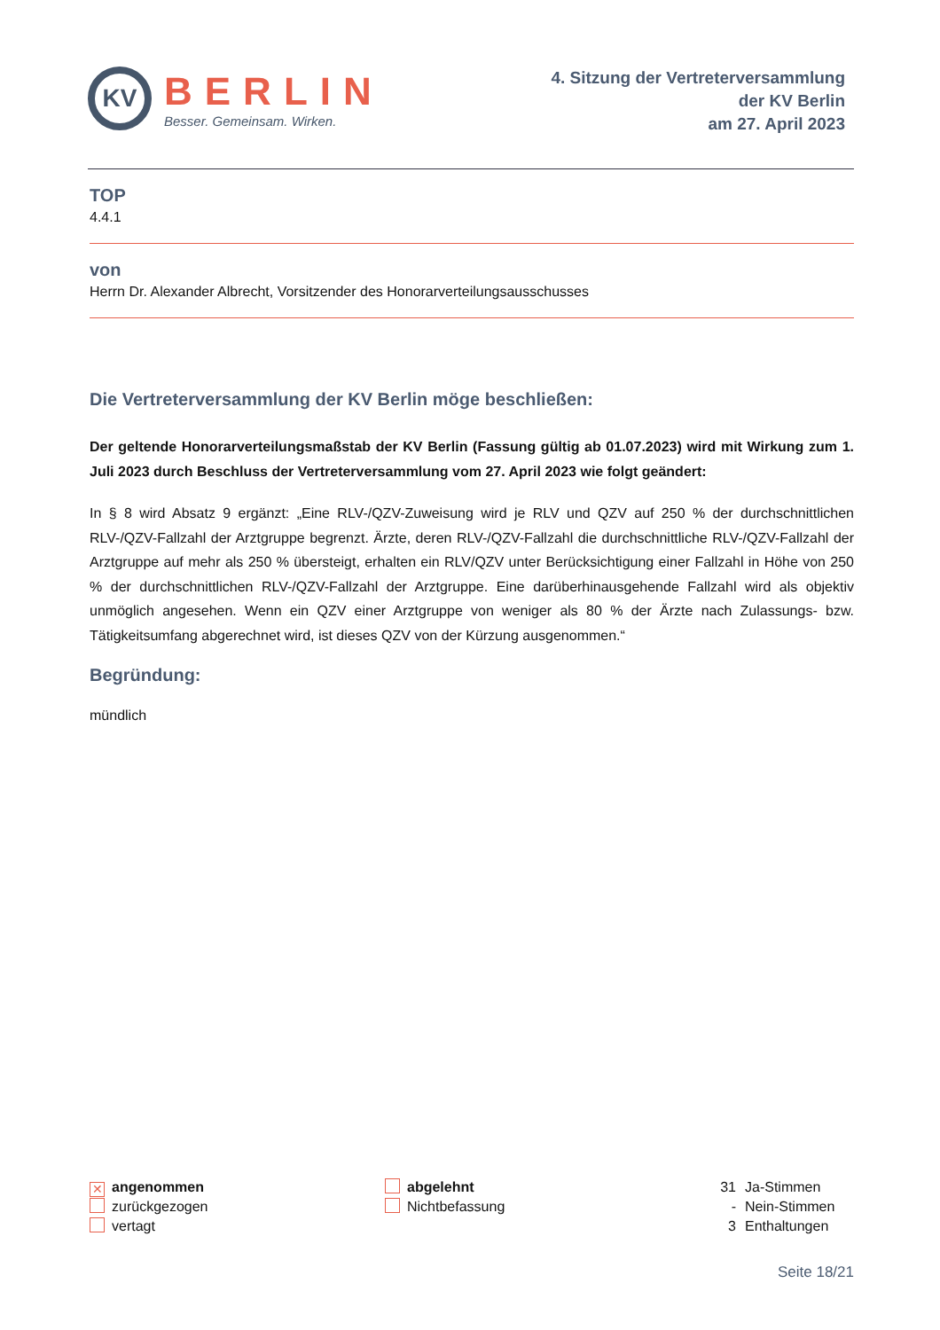KV
BERLIN
Besser. Gemeinsam. Wirken.
4. Sitzung der Vertreterversammlung
der KV Berlin
am 27. April 2023
TOP
4.4.1
von
Herrn Dr. Alexander Albrecht, Vorsitzender des Honorarverteilungsausschusses
Die Vertreterversammlung der KV Berlin möge beschließen:
Der geltende Honorarverteilungsmaßstab der KV Berlin (Fassung gültig ab 01.07.2023) wird mit Wirkung zum 1. Juli 2023 durch Beschluss der Vertreterversammlung vom 27. April 2023 wie folgt geändert:
In § 8 wird Absatz 9 ergänzt: „Eine RLV-/QZV-Zuweisung wird je RLV und QZV auf 250 % der durchschnittlichen RLV-/QZV-Fallzahl der Arztgruppe begrenzt. Ärzte, deren RLV-/QZV-Fallzahl die durchschnittliche RLV-/QZV-Fallzahl der Arztgruppe auf mehr als 250 % übersteigt, erhalten ein RLV/QZV unter Berücksichtigung einer Fallzahl in Höhe von 250 % der durchschnittlichen RLV-/QZV-Fallzahl der Arztgruppe. Eine darüberhinausgehende Fallzahl wird als objektiv unmöglich angesehen. Wenn ein QZV einer Arztgruppe von weniger als 80 % der Ärzte nach Zulassungs- bzw. Tätigkeitsumfang abgerechnet wird, ist dieses QZV von der Kürzung ausgenommen.“
Begründung:
mündlich
✕ angenommen
zurückgezogen
vertagt
abgelehnt
Nichtbefassung
31 Ja-Stimmen
- Nein-Stimmen
3 Enthaltungen
Seite 18/21